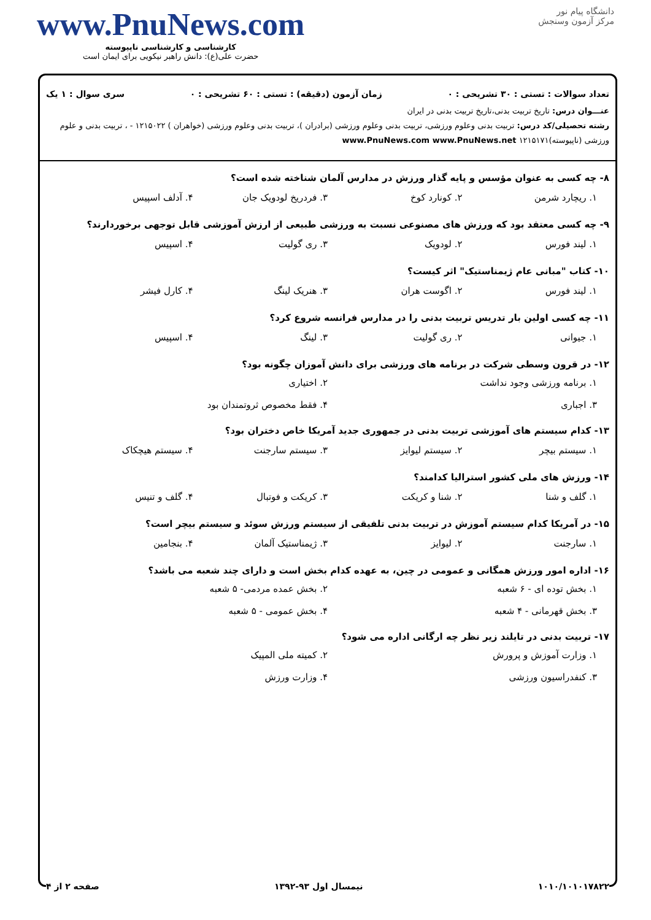دانشگاه پیام نور
مرکز آزمون وسنجش
www.PnuNews.com
کارشناسی و کارشناسی ناپیوسته
حضرت علی(ع): دانش راهبر نیکویی برای ایمان است
تعداد سوالات : تستی : ۳۰ تشریحی : ۰ زمان آزمون (دقیقه) : تستی : ۶۰ تشریحی : ۰ سری سوال : ۱ یک
عنـــوان درس: تاریخ تربیت بدنی،تاریخ تربیت بدنی در ایران
رشته تحصیلی/کد درس: تربیت بدنی وعلوم ورزشی، تربیت بدنی وعلوم ورزشی (برادران )، تربیت بدنی وعلوم ورزشی (خواهران ) ۱۲۱۵۰۲۲ - ، تربیت بدنی و علوم ورزشی (ناپیوسته)۱۲۱۵۱۷۱ www.PnuNews.com www.PnuNews.net
۸- چه کسی به عنوان مؤسس و پایه گذار ورزش در مدارس آلمان شناخته شده است؟
۱. ریچارد شرمن ۲. کونارد کوخ ۳. فردریخ لودویک جان ۴. آدلف اسپیس
۹- چه کسی معتقد بود که ورزش های مصنوعی نسبت به ورزشی طبیعی از ارزش آموزشی قابل توجهی برخوردارند؟
۱. لیند فورس ۲. لودویک ۳. ری گولیت ۴. اسپیس
۱۰- کتاب "مبانی عام ژیمناستیک" اثر کیست؟
۱. لیند فورس ۲. اگوست هران ۳. هنریک لینگ ۴. کارل فیشر
۱۱- چه کسی اولین بار تدریس تربیت بدنی را در مدارس فرانسه شروع کرد؟
۱. جیوانی ۲. ری گولیت ۳. لینگ ۴. اسپیس
۱۲- در قرون وسطی شرکت در برنامه های ورزشی برای دانش آموزان چگونه بود؟
۱. برنامه ورزشی وجود نداشت ۲. اختیاری ۳. اجباری ۴. فقط مخصوص ثروتمندان بود
۱۳- کدام سیستم های آموزشی تربیت بدنی در جمهوری جدید آمریکا خاص دختران بود؟
۱. سیستم بیچر ۲. سیستم لیوایز ۳. سیستم سارجنت ۴. سیستم هیچکاک
۱۴- ورزش های ملی کشور استرالیا کدامند؟
۱. گلف و شنا ۲. شنا و کریکت ۳. کریکت و فوتبال ۴. گلف و تنیس
۱۵- در آمریکا کدام سیستم آموزش در تربیت بدنی تلفیقی از سیستم ورزش سوئد و سیستم بیچر است؟
۱. سارجنت ۲. لیوایز ۳. ژیمناستیک آلمان ۴. بنجامین
۱۶- اداره امور ورزش همگانی و عمومی در چین، به عهده کدام بخش است و دارای چند شعبه می باشد؟
۱. بخش توده ای - ۶ شعبه ۲. بخش عمده مردمی- ۵ شعبه ۳. بخش قهرمانی - ۴ شعبه ۴. بخش عمومی - ۵ شعبه
۱۷- تربیت بدنی در تایلند زیر نظر چه ارگانی اداره می شود؟
۱. وزارت آموزش و پرورش ۲. کمیته ملی المپیک ۳. کنفدراسیون ورزشی ۴. وزارت ورزش
۱۰۱۰/۱۰۱۰۱۷۸۲۲ نیمسال اول ۹۳-۱۳۹۲ صفحه ۲ از ۴